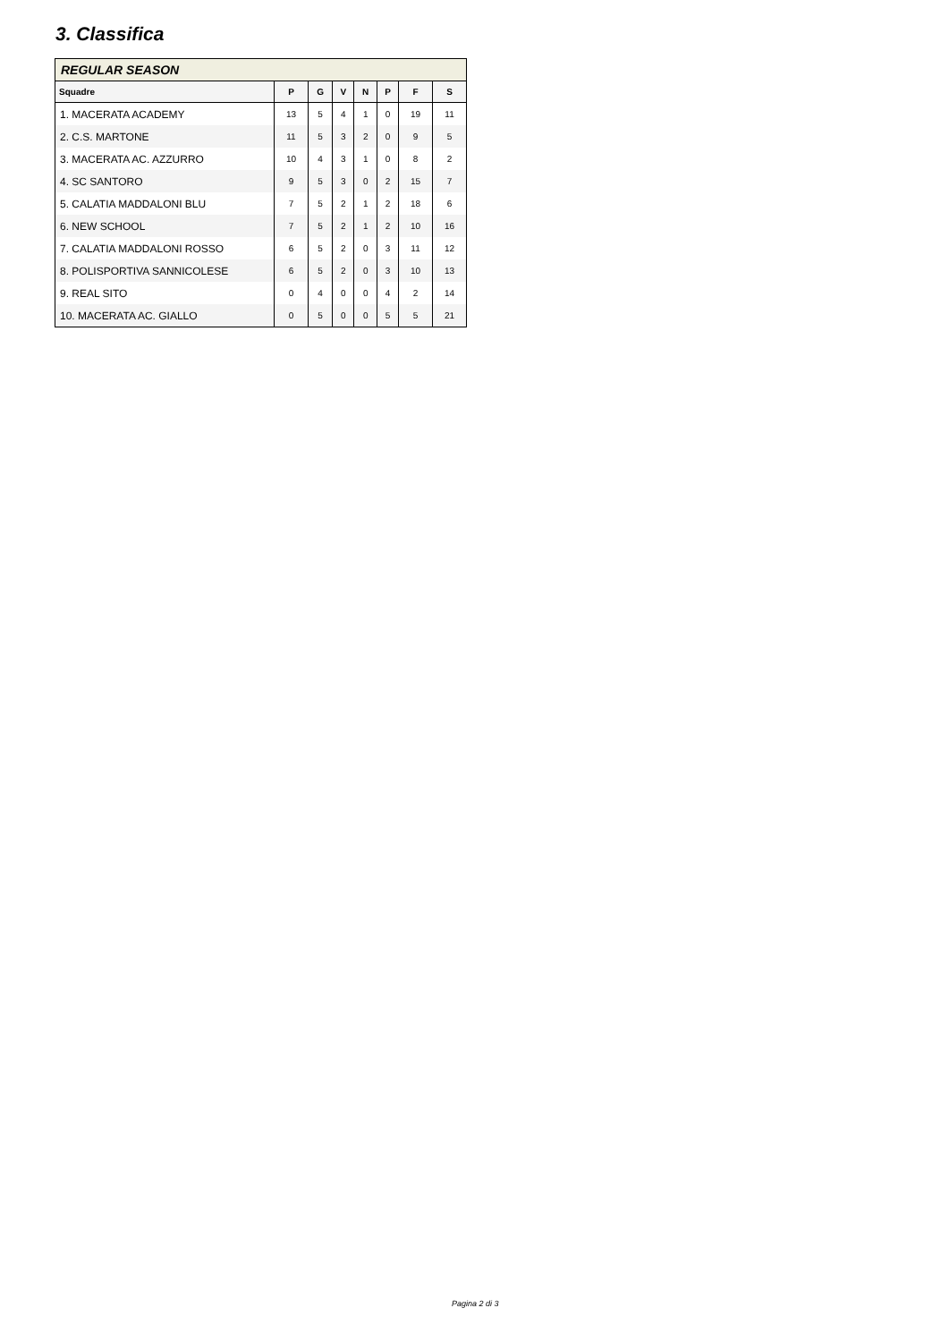3. Classifica
| REGULAR SEASON | | | | | | | |
| --- | --- | --- | --- | --- | --- | --- | --- |
| Squadre | P | G | V | N | P | F | S |
| 1. MACERATA ACADEMY | 13 | 5 | 4 | 1 | 0 | 19 | 11 |
| 2. C.S. MARTONE | 11 | 5 | 3 | 2 | 0 | 9 | 5 |
| 3. MACERATA AC. AZZURRO | 10 | 4 | 3 | 1 | 0 | 8 | 2 |
| 4. SC SANTORO | 9 | 5 | 3 | 0 | 2 | 15 | 7 |
| 5. CALATIA MADDALONI BLU | 7 | 5 | 2 | 1 | 2 | 18 | 6 |
| 6. NEW SCHOOL | 7 | 5 | 2 | 1 | 2 | 10 | 16 |
| 7. CALATIA MADDALONI ROSSO | 6 | 5 | 2 | 0 | 3 | 11 | 12 |
| 8. POLISPORTIVA SANNICOLESE | 6 | 5 | 2 | 0 | 3 | 10 | 13 |
| 9. REAL SITO | 0 | 4 | 0 | 0 | 4 | 2 | 14 |
| 10. MACERATA AC. GIALLO | 0 | 5 | 0 | 0 | 5 | 5 | 21 |
Pagina 2 di 3